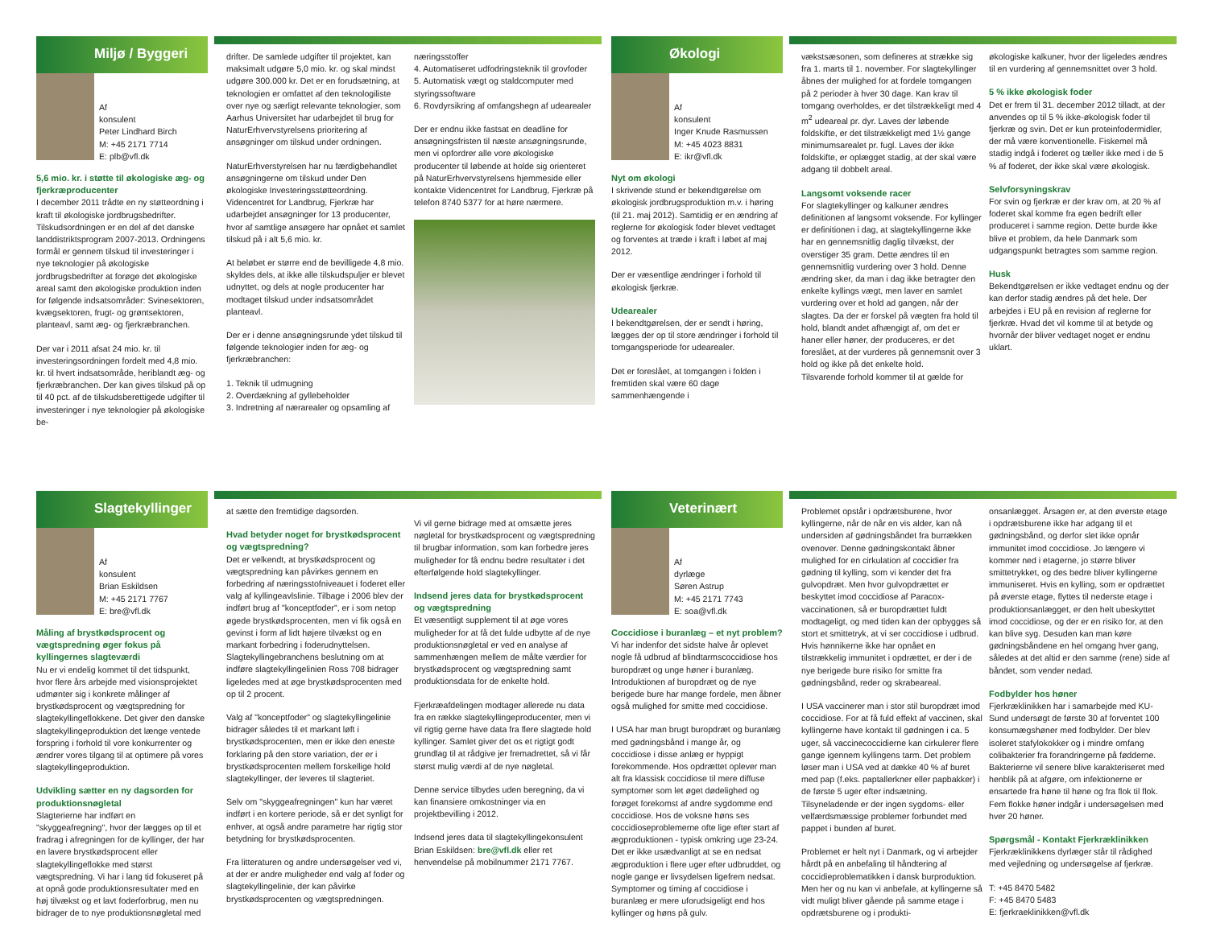Miljø / Byggeri
Af
konsulent
Peter Lindhard Birch
M: +45 2171 7714
E: plb@vfl.dk
5,6 mio. kr. i støtte til økologiske æg- og fjerkræproducenter
I december 2011 trådte en ny støtteordning i kraft til økologiske jordbrugsbedrifter. Tilskudsordningen er en del af det danske landdistriktsprogram 2007-2013. Ordningens formål er gennem tilskud til investeringer i nye teknologier på økologiske jordbrugsbedrifter at forøge det økologiske areal samt den økologiske produktion inden for følgende indsatsområder: Svinesektoren, kvægsektoren, frugt- og grøntsektoren, planteavl, samt æg- og fjerkræbranchen.
Der var i 2011 afsat 24 mio. kr. til investeringsordningen fordelt med 4,8 mio. kr. til hvert indsatsområde, heriblandt æg- og fjerkræbranchen. Der kan gives tilskud på op til 40 pct. af de tilskudsberettigede udgifter til investeringer i nye teknologier på økologiske be-
drifter. De samlede udgifter til projektet, kan maksimalt udgøre 5,0 mio. kr. og skal mindst udgøre 300.000 kr. Det er en forudsætning, at teknologien er omfattet af den teknologiliste over nye og særligt relevante teknologier, som Aarhus Universitet har udarbejdet til brug for NaturErhvervstyrelsens prioritering af ansøgninger om tilskud under ordningen.
NaturErhverstyrelsen har nu færdigbehandlet ansøgningerne om tilskud under Den økologiske Investeringsstøtteordning. Videncentret for Landbrug, Fjerkræ har udarbejdet ansøgninger for 13 producenter, hvor af samtlige ansøgere har opnået et samlet tilskud på i alt 5,6 mio. kr.
At beløbet er større end de bevilligede 4,8 mio. skyldes dels, at ikke alle tilskudspuljer er blevet udnyttet, og dels at nogle producenter har modtaget tilskud under indsatsområdet planteavl.
Der er i denne ansøgningsrunde ydet tilskud til følgende teknologier inden for æg- og fjerkræbranchen:
1. Teknik til udmugning
2. Overdækning af gyllebeholder
3. Indretning af nærarealer og opsamling af
næringsstoffer
4. Automatiseret udfodringsteknik til grovfoder
5. Automatisk vægt og staldcomputer med styringssoftware
6. Rovdyrsikring af omfangshegn af udearealer
Der er endnu ikke fastsat en deadline for ansøgningsfristen til næste ansøgningsrunde, men vi opfordrer alle vore økologiske producenter til løbende at holde sig orienteret på NaturErhvervstyrelsens hjemmeside eller kontakte Videncentret for Landbrug, Fjerkræ på telefon 8740 5377 for at høre nærmere.
Slagtekyllinger
Af
konsulent
Brian Eskildsen
M: +45 2171 7767
E: bre@vfl.dk
Måling af brystkødsprocent og vægtspredning øger fokus på kyllingernes slagteværdi
Nu er vi endelig kommet til det tidspunkt, hvor flere års arbejde med visionsprojektet udmønter sig i konkrete målinger af brystkødsprocent og vægtspredning for slagtekyllingeflokkene. Det giver den danske slagtekyllingeproduktion det længe ventede forspring i forhold til vore konkurrenter og ændrer vores tilgang til at optimere på vores slagtekyllingeproduktion.
Udvikling sætter en ny dagsorden for produktionsnøgletal
Slagterierne har indført en "skyggeafregning", hvor der lægges op til et fradrag i afregningen for de kyllinger, der har en lavere brystkødsprocent eller slagtekyllingeflokke med størst vægtspredning. Vi har i lang tid fokuseret på at opnå gode produktionsresultater med en høj tilvækst og et lavt foderforbrug, men nu bidrager de to nye produktionsnøgletal med
at sætte den fremtidige dagsorden.
Hvad betyder noget for brystkødsprocent og vægtspredning?
Det er velkendt, at brystkødsprocent og vægtspredning kan påvirkes gennem en forbedring af næringsstofniveauet i foderet eller valg af kyllingeavlslinie. Tilbage i 2006 blev der indført brug af "konceptfoder", er i som netop øgede brystkødsprocenten, men vi fik også en gevinst i form af lidt højere tilvækst og en markant forbedring i foderudnyttelsen. Slagtekyllingebranchens beslutning om at indføre slagtekyllingelinien Ross 708 bidrager ligeledes med at øge brystkødsprocenten med op til 2 procent.
Valg af "konceptfoder" og slagtekyllingelinie bidrager således til et markant løft i brystkødsprocenten, men er ikke den eneste forklaring på den store variation, der er i brystkødsprocenten mellem forskellige hold slagtekyllinger, der leveres til slagteriet.
Selv om "skyggeafregningen" kun har været indført i en kortere periode, så er det synligt for enhver, at også andre parametre har rigtig stor betydning for brystkødsprocenten.
Fra litteraturen og andre undersøgelser ved vi, at der er andre muligheder end valg af foder og slagtekyllingelinie, der kan påvirke brystkødsprocenten og vægtspredningen.
Vi vil gerne bidrage med at omsætte jeres nøgletal for brystkødsprocent og vægtspredning til brugbar information, som kan forbedre jeres muligheder for få endnu bedre resultater i det efterfølgende hold slagtekyllinger.
Indsend jeres data for brystkødsprocent og vægtspredning
Et væsentligt supplement til at øge vores muligheder for at få det fulde udbytte af de nye produktionsnøgletal er ved en analyse af sammenhængen mellem de målte værdier for brystkødsprocent og vægtspredning samt produktionsdata for de enkelte hold.
Fjerkræafdelingen modtager allerede nu data fra en række slagtekyllingeproducenter, men vi vil rigtig gerne have data fra flere slagtede hold kyllinger. Samlet giver det os et rigtigt godt grundlag til at rådgive jer fremadrettet, så vi får størst mulig værdi af de nye nøgletal.
Denne service tilbydes uden beregning, da vi kan finansiere omkostninger via en projektbevilling i 2012.
Indsend jeres data til slagtekyllingekonsulent Brian Eskildsen: bre@vfl.dk eller ret henvendelse på mobilnummer 2171 7767.
Økologi
Af
konsulent
Inger Knude Rasmussen
M: +45 4023 8831
E: ikr@vfl.dk
Nyt om økologi
I skrivende stund er bekendtgørelse om økologisk jordbrugsproduktion m.v. i høring (til 21. maj 2012). Samtidig er en ændring af reglerne for økologisk foder blevet vedtaget og forventes at træde i kraft i løbet af maj 2012.
Der er væsentlige ændringer i forhold til økologisk fjerkræ.
Udearealer
I bekendtgørelsen, der er sendt i høring, lægges der op til store ændringer i forhold til tomgangsperiode for udearealer.
Det er foreslået, at tomgangen i folden i fremtiden skal være 60 dage sammenhængende i
vækstsæsonen, som defineres at strække sig fra 1. marts til 1. november. For slagtekyllinger åbnes der mulighed for at fordele tomgangen på 2 perioder à hver 30 dage. Kan krav til tomgang overholdes, er det tilstrækkeligt med 4 m<sup>2</sup> udeareal pr. dyr. Laves der løbende foldskifte, er det tilstrækkeligt med 1½ gange minimumsarealet pr. fugl. Laves der ikke foldskifte, er oplægget stadig, at der skal være adgang til dobbelt areal.
Langsomt voksende racer
For slagtekyllinger og kalkuner ændres definitionen af langsomt voksende. For kyllinger er definitionen i dag, at slagtekyllingerne ikke har en gennemsnitlig daglig tilvækst, der overstiger 35 gram. Dette ændres til en gennemsnitlig vurdering over 3 hold. Denne ændring sker, da man i dag ikke betragter den enkelte kyllings vægt, men laver en samlet vurdering over et hold ad gangen, når der slagtes. Da der er forskel på vægten fra hold til hold, blandt andet afhængigt af, om det er haner eller høner, der produceres, er det foreslået, at der vurderes på gennemsnit over 3 hold og ikke på det enkelte hold.
Tilsvarende forhold kommer til at gælde for
økologiske kalkuner, hvor der ligeledes ændres til en vurdering af gennemsnittet over 3 hold.
5 % ikke økologisk foder
Det er frem til 31. december 2012 tilladt, at der anvendes op til 5 % ikke-økologisk foder til fjerkræ og svin. Det er kun proteinfodermidler, der må være konventionelle. Fiskemel må stadig indgå i foderet og tæller ikke med i de 5 % af foderet, der ikke skal være økologisk.
Selvforsyningskrav
For svin og fjerkræ er der krav om, at 20 % af foderet skal komme fra egen bedrift eller produceret i samme region. Dette burde ikke blive et problem, da hele Danmark som udgangspunkt betragtes som samme region.
Husk
Bekendtgørelsen er ikke vedtaget endnu og der kan derfor stadig ændres på det hele. Der arbejdes i EU på en revision af reglerne for fjerkræ. Hvad det vil komme til at betyde og hvornår der bliver vedtaget noget er endnu uklart.
Veterinært
Af
dyrlæge
Søren Astrup
M: +45 2171 7743
E: soa@vfl.dk
Coccidiose i buranlæg – et nyt problem?
Vi har indenfor det sidste halve år oplevet nogle få udbrud af blindtarmscoccidiose hos buropdræt og unge høner i buranlæg. Introduktionen af buropdræt og de nye berigede bure har mange fordele, men åbner også mulighed for smitte med coccidiose.
I USA har man brugt buropdræt og buranlæg med gødningsbånd i mange år, og coccidiose i disse anlæg er hyppigt forekommende. Hos opdrættet oplever man alt fra klassisk coccidiose til mere diffuse symptomer som let øget dødelighed og forøget forekomst af andre sygdomme end coccidiose. Hos de voksne høns ses coccidioseproblemerne ofte lige efter start af ægproduktionen - typisk omkring uge 23-24. Det er ikke usædvanligt at se en nedsat ægproduktion i flere uger efter udbruddet, og nogle gange er livsydelsen ligefrem nedsat. Symptomer og timing af coccidiose i buranlæg er mere uforudsigeligt end hos kyllinger og høns på gulv.
Problemet opstår i opdrætsburene, hvor kyllingerne, når de når en vis alder, kan nå undersiden af gødningsbåndet fra burrækken ovenover. Denne gødningskontakt åbner mulighed for en cirkulation af coccidier fra gødning til kylling, som vi kender det fra gulvopdræt. Men hvor gulvopdrættet er beskyttet imod coccidiose af Paracox-vaccinationen, så er buropdrættet fuldt modtageligt, og med tiden kan der opbygges så stort et smittetryk, at vi ser coccidiose i udbrud. Hvis hønnikerne ikke har opnået en tilstrækkelig immunitet i opdrættet, er der i de nye berigede bure risiko for smitte fra gødningsbånd, reder og skrabeareal.
I USA vaccinerer man i stor stil buropdræt imod coccidiose. For at få fuld effekt af vaccinen, skal kyllingerne have kontakt til gødningen i ca. 5 uger, så vaccinecoccidierne kan cirkulerer flere gange igennem kyllingens tarm. Det problem løser man i USA ved at dække 40 % af buret med pap (f.eks. paptallerkner eller papbakker) i de første 5 uger efter indsætning. Tilsyneladende er der ingen sygdoms- eller velfærdsmæssige problemer forbundet med pappet i bunden af buret.
Problemet er helt nyt i Danmark, og vi arbejder hårdt på en anbefaling til håndtering af coccidieproblematikken i dansk burproduktion. Men her og nu kan vi anbefale, at kyllingerne så vidt muligt bliver gående på samme etage i opdrætsburene og i produkti-
onsanlægget. Årsagen er, at den øverste etage i opdrætsburene ikke har adgang til et gødningsbånd, og derfor slet ikke opnår immunitet imod coccidiose. Jo længere vi kommer ned i etagerne, jo større bliver smittetrykket, og des bedre bliver kyllingerne immuniseret. Hvis en kylling, som er opdrættet på øverste etage, flyttes til nederste etage i produktionsanlægget, er den helt ubeskyttet imod coccidiose, og der er en risiko for, at den kan blive syg. Desuden kan man køre gødningsbåndene en hel omgang hver gang, således at det altid er den samme (rene) side af båndet, som vender nedad.
Fodbylder hos høner
Fjerkræklinikken har i samarbejde med KU-Sund undersøgt de første 30 af forventet 100 konsumægshøner med fodbylder. Der blev isoleret stafylokokker og i mindre omfang colibakterier fra forandringerne på fødderne. Bakterierne vil senere blive karakteriseret med henblik på at afgøre, om infektionerne er ensartede fra høne til høne og fra flok til flok. Fem flokke høner indgår i undersøgelsen med hver 20 høner.
Spørgsmål - Kontakt Fjerkræklinikken
Fjerkræklinikkens dyrlæger står til rådighed med vejledning og undersøgelse af fjerkræ.
T: +45 8470 5482
F: +45 8470 5483
E: fjerkraeklinikken@vfl.dk